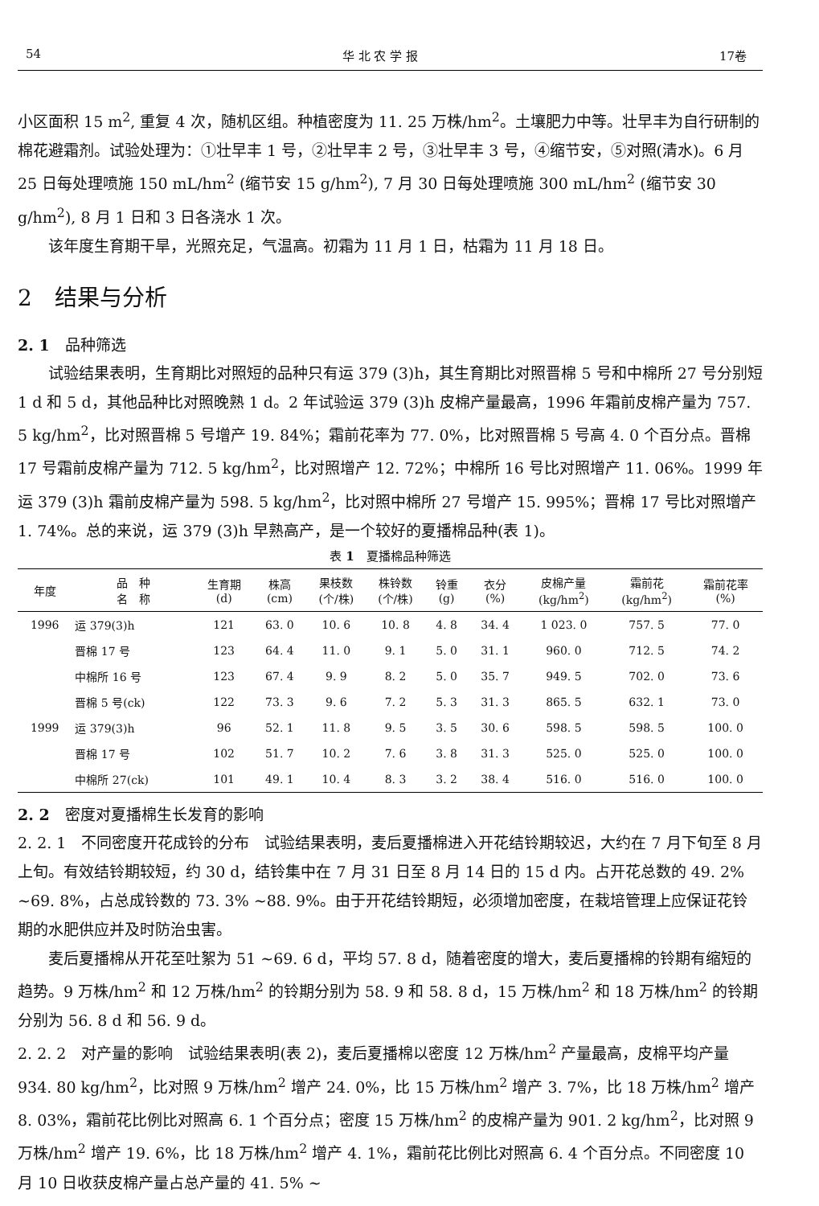54 华 北 农 学 报 17卷
小区面积 15 m<sup>2</sup>, 重复 4 次，随机区组。种植密度为 11. 25 万株/hm<sup>2</sup>。土壤肥力中等。壮早丰为自行研制的棉花避霜剂。试验处理为：①壮早丰 1 号，②壮早丰 2 号，③壮早丰 3 号，④缩节安，⑤对照(清水)。6 月 25 日每处理喷施 150 mL/hm<sup>2</sup> (缩节安 15 g/hm<sup>2</sup>), 7 月 30 日每处理喷施 300 mL/hm<sup>2</sup> (缩节安 30 g/hm<sup>2</sup>), 8 月 1 日和 3 日各浇水 1 次。
该年度生育期干旱，光照充足，气温高。初霜为 11 月 1 日，枯霜为 11 月 18 日。
2　结果与分析
2. 1　品种筛选
试验结果表明，生育期比对照短的品种只有运 379 (3)h，其生育期比对照晋棉 5 号和中棉所 27 号分别短 1 d 和 5 d，其他品种比对照晚熟 1 d。2 年试验运 379 (3)h 皮棉产量最高，1996 年霜前皮棉产量为 757. 5 kg/hm<sup>2</sup>，比对照晋棉 5 号增产 19. 84%；霜前花率为 77. 0%，比对照晋棉 5 号高 4. 0 个百分点。晋棉 17 号霜前皮棉产量为 712. 5 kg/hm<sup>2</sup>，比对照增产 12. 72%；中棉所 16 号比对照增产 11. 06%。1999 年运 379 (3)h 霜前皮棉产量为 598. 5 kg/hm<sup>2</sup>，比对照中棉所 27 号增产 15. 995%；晋棉 17 号比对照增产 1. 74%。总的来说，运 379 (3)h 早熟高产，是一个较好的夏播棉品种(表 1)。
表 1　夏播棉品种筛选
| 年度 | 品 种 名 称 | 生育期 (d) | 株高 (cm) | 果枝数 (个/株) | 株铃数 (个/株) | 铃重 (g) | 衣分 (%) | 皮棉产量 (kg/hm<sup>2</sup>) | 霜前花 (kg/hm<sup>2</sup>) | 霜前花率 (%) |
| --- | --- | --- | --- | --- | --- | --- | --- | --- | --- | --- |
| 1996 | 运 379(3)h | 121 | 63. 0 | 10. 6 | 10. 8 | 4. 8 | 34. 4 | 1 023. 0 | 757. 5 | 77. 0 |
| | 晋棉 17 号 | 123 | 64. 4 | 11. 0 | 9. 1 | 5. 0 | 31. 1 | 960. 0 | 712. 5 | 74. 2 |
| | 中棉所 16 号 | 123 | 67. 4 | 9. 9 | 8. 2 | 5. 0 | 35. 7 | 949. 5 | 702. 0 | 73. 6 |
| | 晋棉 5 号(ck) | 122 | 73. 3 | 9. 6 | 7. 2 | 5. 3 | 31. 3 | 865. 5 | 632. 1 | 73. 0 |
| 1999 | 运 379(3)h | 96 | 52. 1 | 11. 8 | 9. 5 | 3. 5 | 30. 6 | 598. 5 | 598. 5 | 100. 0 |
| | 晋棉 17 号 | 102 | 51. 7 | 10. 2 | 7. 6 | 3. 8 | 31. 3 | 525. 0 | 525. 0 | 100. 0 |
| | 中棉所 27(ck) | 101 | 49. 1 | 10. 4 | 8. 3 | 3. 2 | 38. 4 | 516. 0 | 516. 0 | 100. 0 |
2. 2　密度对夏播棉生长发育的影响
2. 2. 1　不同密度开花成铃的分布　试验结果表明，麦后夏播棉进入开花结铃期较迟，大约在 7 月下旬至 8 月上旬。有效结铃期较短，约 30 d，结铃集中在 7 月 31 日至 8 月 14 日的 15 d 内。占开花总数的 49. 2% ~69. 8%，占总成铃数的 73. 3% ~88. 9%。由于开花结铃期短，必须增加密度，在栽培管理上应保证花铃期的水肥供应并及时防治虫害。
麦后夏播棉从开花至吐絮为 51 ~69. 6 d，平均 57. 8 d，随着密度的增大，麦后夏播棉的铃期有缩短的趋势。9 万株/hm<sup>2</sup> 和 12 万株/hm<sup>2</sup> 的铃期分别为 58. 9 和 58. 8 d，15 万株/hm<sup>2</sup> 和 18 万株/hm<sup>2</sup> 的铃期分别为 56. 8 d 和 56. 9 d。
2. 2. 2　对产量的影响　试验结果表明(表 2)，麦后夏播棉以密度 12 万株/hm<sup>2</sup> 产量最高，皮棉平均产量 934. 80 kg/hm<sup>2</sup>，比对照 9 万株/hm<sup>2</sup> 增产 24. 0%，比 15 万株/hm<sup>2</sup> 增产 3. 7%，比 18 万株/hm<sup>2</sup> 增产 8. 03%，霜前花比例比对照高 6. 1 个百分点；密度 15 万株/hm<sup>2</sup> 的皮棉产量为 901. 2 kg/hm<sup>2</sup>，比对照 9 万株/hm<sup>2</sup> 增产 19. 6%，比 18 万株/hm<sup>2</sup> 增产 4. 1%，霜前花比例比对照高 6. 4 个百分点。不同密度 10 月 10 日收获皮棉产量占总产量的 41. 5% ~